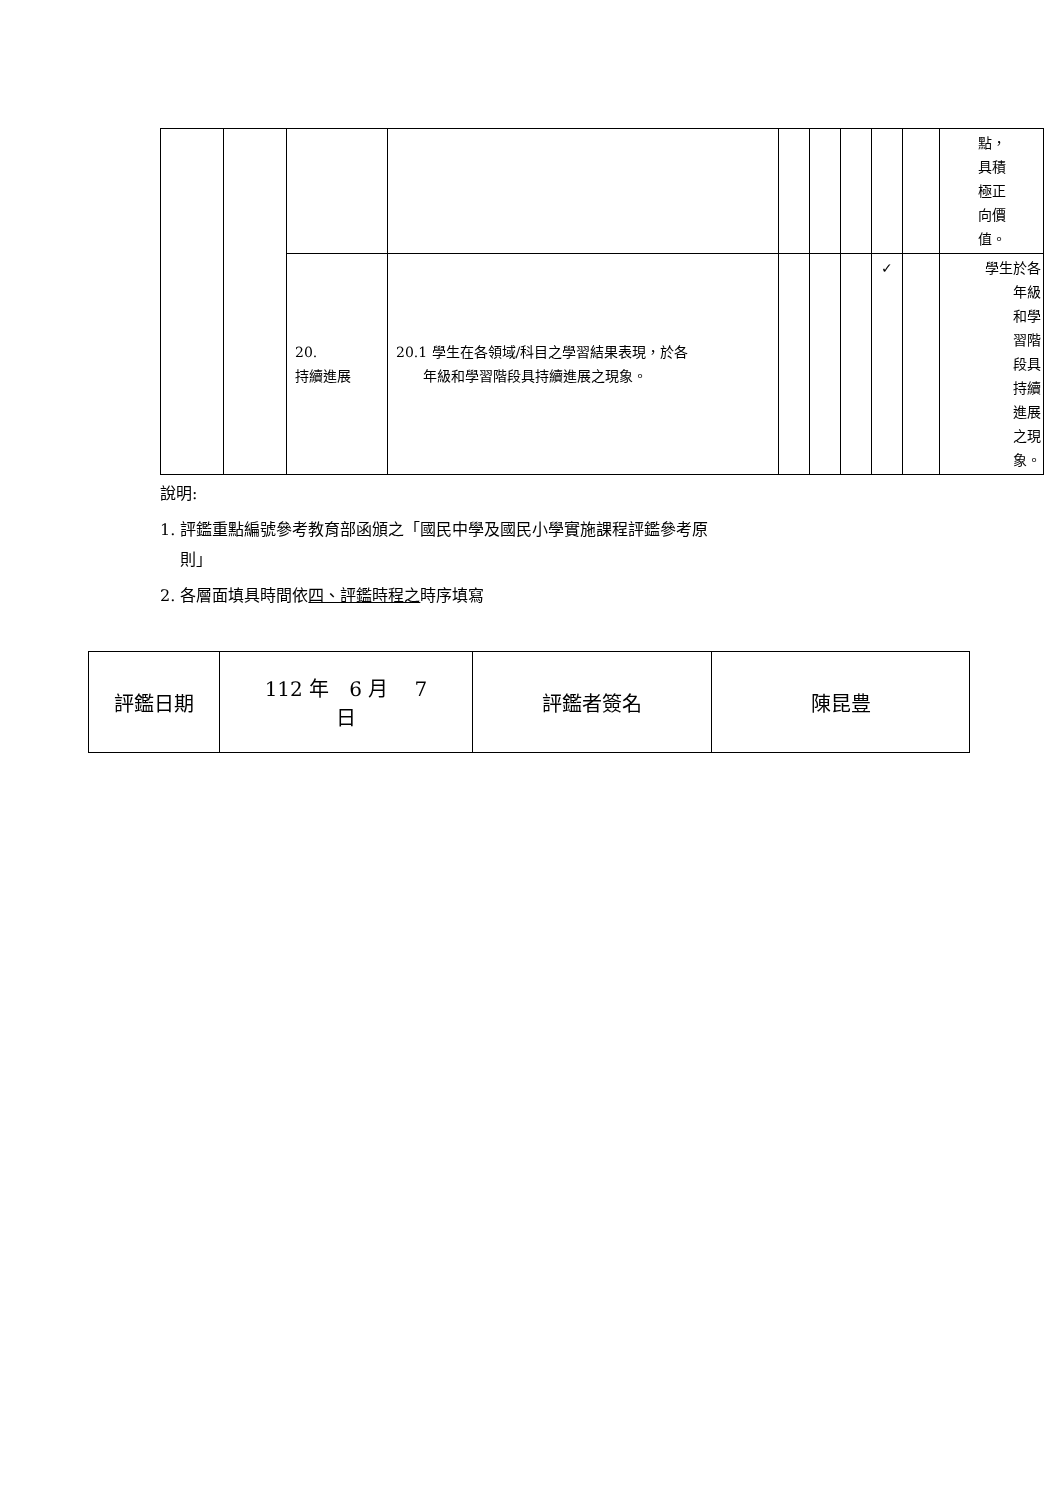| | | | | | | | | | 點， 具積 極正 向價 值。 |
| | | 20. 持續進展 | 20.1 學生在各領域/科目之學習結果表現，於各 年級和學習階段具持續進展之現象。 | | | | ✓ | | 學生於各 年級 和學 習階 段具 持續 進展 之現 象。 |
說明:
1. 評鑑重點編號參考教育部函頒之「國民中學及國民小學實施課程評鑑參考原
則」
2. 各層面填具時間依四、評鑑時程之時序填寫
| 評鑑日期 | 112 年 6 月 7 日 | 評鑑者簽名 | 陳昆豊 |